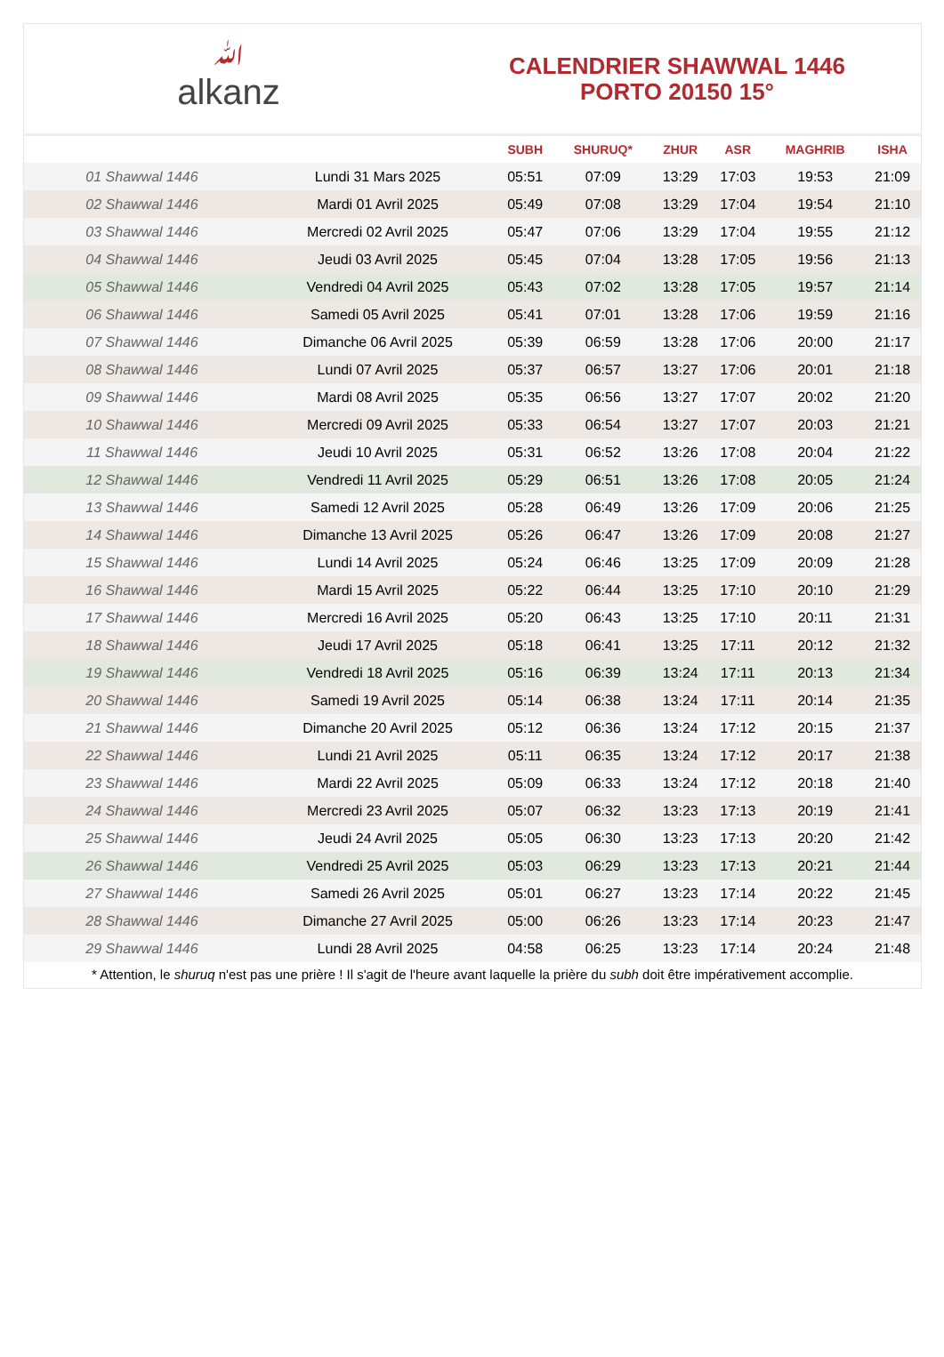ﷲalkanz
CALENDRIER SHAWWAL 1446
PORTO 20150 15°
| | | SUBH | SHURUQ* | ZHUR | ASR | MAGHRIB | ISHA |
| --- | --- | --- | --- | --- | --- | --- | --- |
| 01 Shawwal 1446 | Lundi 31 Mars 2025 | 05:51 | 07:09 | 13:29 | 17:03 | 19:53 | 21:09 |
| 02 Shawwal 1446 | Mardi 01 Avril 2025 | 05:49 | 07:08 | 13:29 | 17:04 | 19:54 | 21:10 |
| 03 Shawwal 1446 | Mercredi 02 Avril 2025 | 05:47 | 07:06 | 13:29 | 17:04 | 19:55 | 21:12 |
| 04 Shawwal 1446 | Jeudi 03 Avril 2025 | 05:45 | 07:04 | 13:28 | 17:05 | 19:56 | 21:13 |
| 05 Shawwal 1446 | Vendredi 04 Avril 2025 | 05:43 | 07:02 | 13:28 | 17:05 | 19:57 | 21:14 |
| 06 Shawwal 1446 | Samedi 05 Avril 2025 | 05:41 | 07:01 | 13:28 | 17:06 | 19:59 | 21:16 |
| 07 Shawwal 1446 | Dimanche 06 Avril 2025 | 05:39 | 06:59 | 13:28 | 17:06 | 20:00 | 21:17 |
| 08 Shawwal 1446 | Lundi 07 Avril 2025 | 05:37 | 06:57 | 13:27 | 17:06 | 20:01 | 21:18 |
| 09 Shawwal 1446 | Mardi 08 Avril 2025 | 05:35 | 06:56 | 13:27 | 17:07 | 20:02 | 21:20 |
| 10 Shawwal 1446 | Mercredi 09 Avril 2025 | 05:33 | 06:54 | 13:27 | 17:07 | 20:03 | 21:21 |
| 11 Shawwal 1446 | Jeudi 10 Avril 2025 | 05:31 | 06:52 | 13:26 | 17:08 | 20:04 | 21:22 |
| 12 Shawwal 1446 | Vendredi 11 Avril 2025 | 05:29 | 06:51 | 13:26 | 17:08 | 20:05 | 21:24 |
| 13 Shawwal 1446 | Samedi 12 Avril 2025 | 05:28 | 06:49 | 13:26 | 17:09 | 20:06 | 21:25 |
| 14 Shawwal 1446 | Dimanche 13 Avril 2025 | 05:26 | 06:47 | 13:26 | 17:09 | 20:08 | 21:27 |
| 15 Shawwal 1446 | Lundi 14 Avril 2025 | 05:24 | 06:46 | 13:25 | 17:09 | 20:09 | 21:28 |
| 16 Shawwal 1446 | Mardi 15 Avril 2025 | 05:22 | 06:44 | 13:25 | 17:10 | 20:10 | 21:29 |
| 17 Shawwal 1446 | Mercredi 16 Avril 2025 | 05:20 | 06:43 | 13:25 | 17:10 | 20:11 | 21:31 |
| 18 Shawwal 1446 | Jeudi 17 Avril 2025 | 05:18 | 06:41 | 13:25 | 17:11 | 20:12 | 21:32 |
| 19 Shawwal 1446 | Vendredi 18 Avril 2025 | 05:16 | 06:39 | 13:24 | 17:11 | 20:13 | 21:34 |
| 20 Shawwal 1446 | Samedi 19 Avril 2025 | 05:14 | 06:38 | 13:24 | 17:11 | 20:14 | 21:35 |
| 21 Shawwal 1446 | Dimanche 20 Avril 2025 | 05:12 | 06:36 | 13:24 | 17:12 | 20:15 | 21:37 |
| 22 Shawwal 1446 | Lundi 21 Avril 2025 | 05:11 | 06:35 | 13:24 | 17:12 | 20:17 | 21:38 |
| 23 Shawwal 1446 | Mardi 22 Avril 2025 | 05:09 | 06:33 | 13:24 | 17:12 | 20:18 | 21:40 |
| 24 Shawwal 1446 | Mercredi 23 Avril 2025 | 05:07 | 06:32 | 13:23 | 17:13 | 20:19 | 21:41 |
| 25 Shawwal 1446 | Jeudi 24 Avril 2025 | 05:05 | 06:30 | 13:23 | 17:13 | 20:20 | 21:42 |
| 26 Shawwal 1446 | Vendredi 25 Avril 2025 | 05:03 | 06:29 | 13:23 | 17:13 | 20:21 | 21:44 |
| 27 Shawwal 1446 | Samedi 26 Avril 2025 | 05:01 | 06:27 | 13:23 | 17:14 | 20:22 | 21:45 |
| 28 Shawwal 1446 | Dimanche 27 Avril 2025 | 05:00 | 06:26 | 13:23 | 17:14 | 20:23 | 21:47 |
| 29 Shawwal 1446 | Lundi 28 Avril 2025 | 04:58 | 06:25 | 13:23 | 17:14 | 20:24 | 21:48 |
* Attention, le shuruq n'est pas une prière ! Il s'agit de l'heure avant laquelle la prière du subh doit être impérativement accomplie.